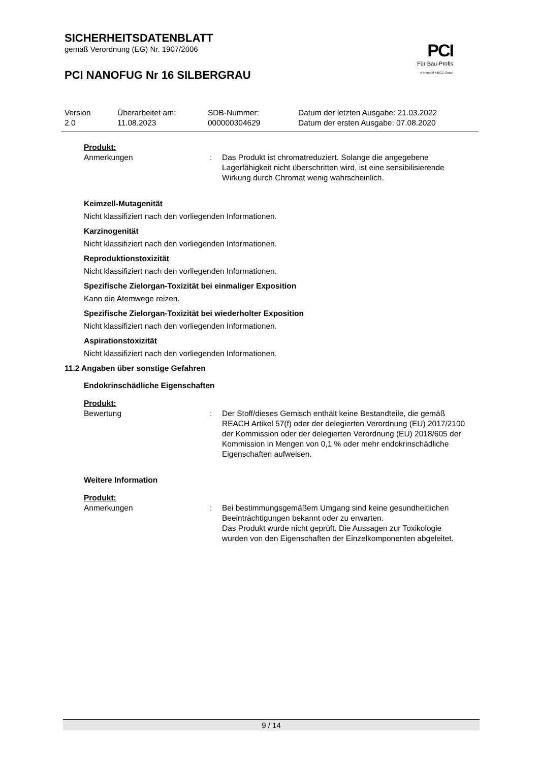SICHERHEITSDATENBLATT
gemäß Verordnung (EG) Nr. 1907/2006
PCI NANOFUG Nr 16 SILBERGRAU
PCI
Für Bau-Profis
A brand of MBCC Group
| Version | Überarbeitet am: | SDB-Nummer: | Datum der letzten Ausgabe: 21.03.2022 |
| 2.0 | 11.08.2023 | 000000304629 | Datum der ersten Ausgabe: 07.08.2020 |
Produkt:
| Anmerkungen | : | Das Produkt ist chromatreduziert. Solange die angegebene Lagerfähigkeit nicht überschritten wird, ist eine sensibilisierende Wirkung durch Chromat wenig wahrscheinlich. |
Keimzell-Mutagenität
Nicht klassifiziert nach den vorliegenden Informationen.
Karzinogenität
Nicht klassifiziert nach den vorliegenden Informationen.
Reproduktionstoxizität
Nicht klassifiziert nach den vorliegenden Informationen.
Spezifische Zielorgan-Toxizität bei einmaliger Exposition
Kann die Atemwege reizen.
Spezifische Zielorgan-Toxizität bei wiederholter Exposition
Nicht klassifiziert nach den vorliegenden Informationen.
Aspirationstoxizität
Nicht klassifiziert nach den vorliegenden Informationen.
11.2 Angaben über sonstige Gefahren
Endokrinschädliche Eigenschaften
Produkt:
| Bewertung | : | Der Stoff/dieses Gemisch enthält keine Bestandteile, die gemäß REACH Artikel 57(f) oder der delegierten Verordnung (EU) 2017/2100 der Kommission oder der delegierten Verordnung (EU) 2018/605 der Kommission in Mengen von 0,1 % oder mehr endokrinschädliche Eigenschaften aufweisen. |
Weitere Information
Produkt:
| Anmerkungen | : | Bei bestimmungsgemäßem Umgang sind keine gesundheitlichen Beeinträchtigungen bekannt oder zu erwarten. Das Produkt wurde nicht geprüft. Die Aussagen zur Toxikologie wurden von den Eigenschaften der Einzelkomponenten abgeleitet. |
9 / 14